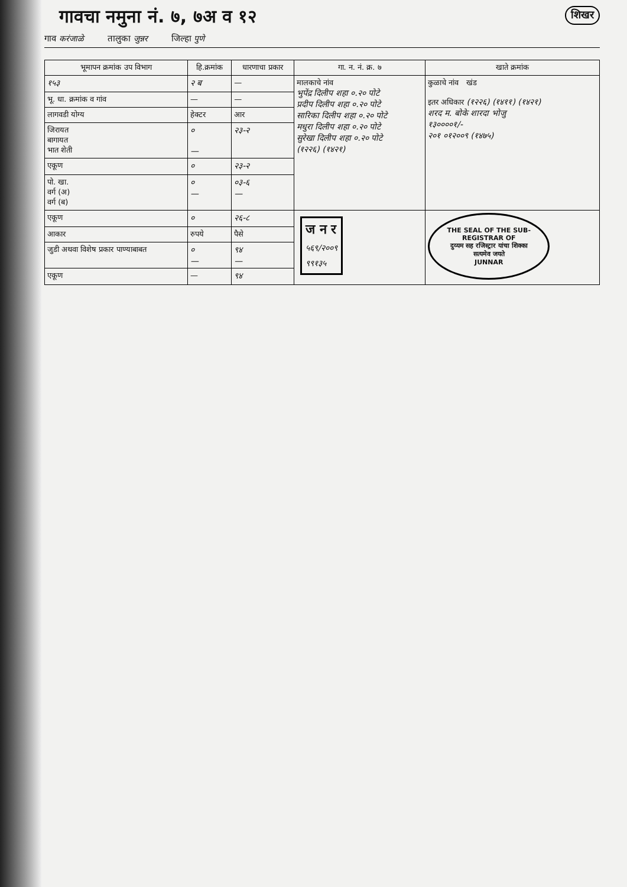गावचा नमुना नं. ७, ७अ व १२ शिखर
गाव करंजाळे तालुका जुन्नर जिल्हा पुणे
| भूमापन क्रमांक उप विभाग | हि.क्रमांक | धारणाचा प्रकार | गा. न. नं. क्र. ७ | खाते क्रमांक |
| --- | --- | --- | --- | --- |
| १५३ | २ ब | — | मालकाचे नांव भुपेंद्र दिलीप शहा ०.२० पोटे प्रदीप दिलीप शहा ०.२० पोटे सारिका दिलीप शहा ०.२० पोटे मधुरा दिलीप शहा ०.२० पोटे सुरेखा दिलीप शहा ०.२० पोटे (१२२६) (१४२१) | कुळाचे नांव खंड इतर अधिकार (१२२६) (१४११) (१४२१) शरद म. बोके शारदा भोजु १३००००१/- २०१ ०१२००९ (१४७५) |
| भू. धा. क्रमांक व गांव | — | — | | |
| लागवडी योग्य | हेक्टर | आर | | |
| जिरायत बागायत भात शेती | ० — | २३-२ | | |
| एकूण | ० | २३-२ | | |
| पो. खा. वर्ग (अ) वर्ग (ब) | ० — | ०३-६ — | | |
| एकूण | ० | २६-८ | ज न र ५६९/२००९ ९९१३५ | THE SEAL OF THE SUB-REGISTRAR OF दुय्यम सह रजिस्ट्रार यांचा शिक्का सत्यमेव जयते JUNNAR |
| आकार | रुपये | पैसे | | |
| जुडी अथवा विशेष प्रकार पाण्याबाबत | ० — | ९४ — | | |
| एकूण | — | ९४ | | |